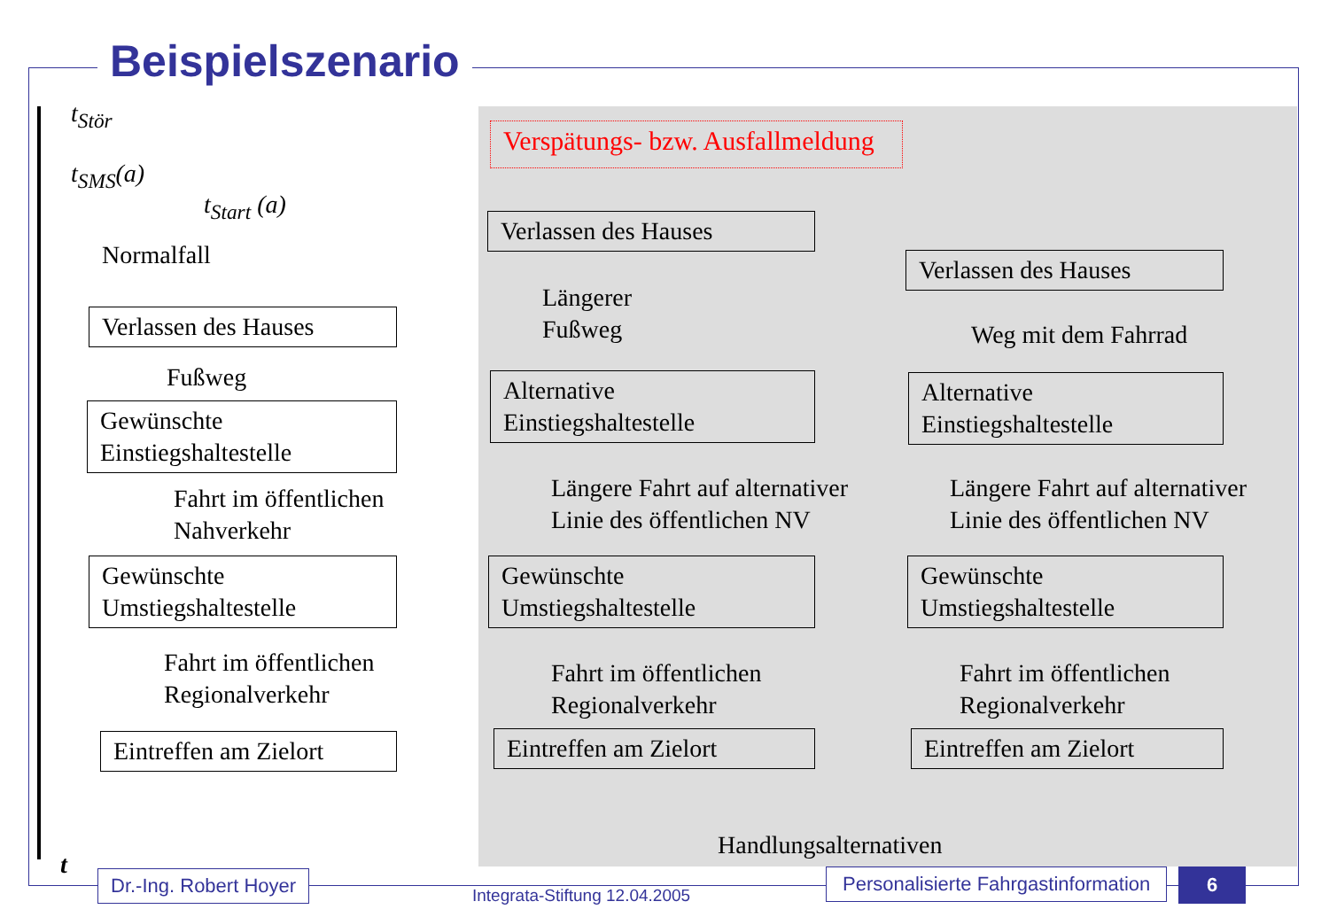Beispielszenario
t<sub>Stör</sub>
t<sub>SMS</sub>(a)
t<sub>Start</sub> (a)
Normalfall
Verspätungs- bzw. Ausfallmeldung
Verlassen des Hauses
Fußweg
Gewünschte
Einstiegshaltestelle
Fahrt im öffentlichen
Nahverkehr
Gewünschte
Umstiegshaltestelle
Fahrt im öffentlichen
Regionalverkehr
Eintreffen am Zielort
Verlassen des Hauses
Längerer
Fußweg
Alternative
Einstiegshaltestelle
Längere Fahrt auf alternativer
Linie des öffentlichen NV
Gewünschte
Umstiegshaltestelle
Fahrt im öffentlichen
Regionalverkehr
Eintreffen am Zielort
Verlassen des Hauses
Weg mit dem Fahrrad
Alternative
Einstiegshaltestelle
Längere Fahrt auf alternativer
Linie des öffentlichen NV
Gewünschte
Umstiegshaltestelle
Fahrt im öffentlichen
Regionalverkehr
Eintreffen am Zielort
Handlungsalternativen
t Dr.-Ing. Robert Hoyer
Integrata-Stiftung 12.04.2005
Personalisierte Fahrgastinformation
6